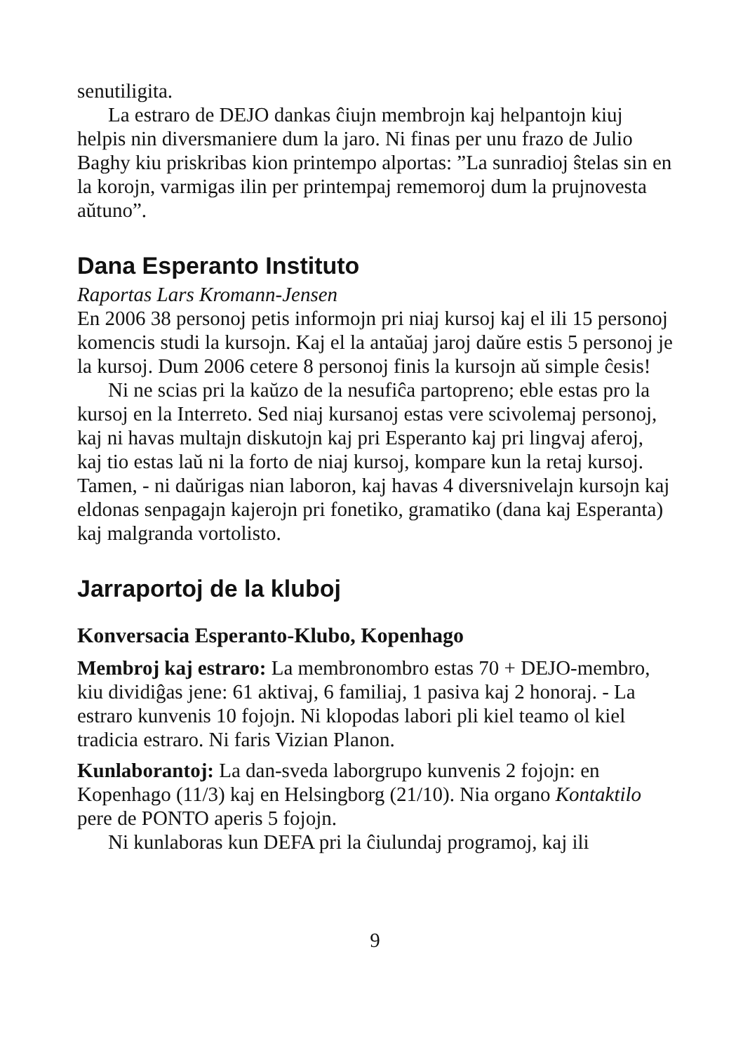senutiligita.
La estraro de DEJO dankas ĉiujn membrojn kaj helpantojn kiuj helpis nin diversmaniere dum la jaro. Ni finas per unu frazo de Julio Baghy kiu priskribas kion printempo alportas: ”La sunradioj ŝtelas sin en la korojn, varmigas ilin per printempaj rememoroj dum la prujnovesta aŭtuno”.
Dana Esperanto Instituto
Raportas Lars Kromann-Jensen
En 2006 38 personoj petis informojn pri niaj kursoj kaj el ili 15 personoj komencis studi la kursojn. Kaj el la antaŭaj jaroj daŭre estis 5 personoj je la kursoj. Dum 2006 cetere 8 personoj finis la kursojn aŭ simple ĉesis!
Ni ne scias pri la kaŭzo de la nesufiĉa partopreno; eble estas pro la kursoj en la Interreto. Sed niaj kursanoj estas vere scivolemaj personoj, kaj ni havas multajn diskutojn kaj pri Esperanto kaj pri lingvaj aferoj, kaj tio estas laŭ ni la forto de niaj kursoj, kompare kun la retaj kursoj. Tamen, - ni daŭrigas nian laboron, kaj havas 4 diversnivelajn kursojn kaj eldonas senpagajn kajerojn pri fonetiko, gramatiko (dana kaj Esperanta) kaj malgranda vortolisto.
Jarraportoj de la kluboj
Konversacia Esperanto-Klubo, Kopenhago
Membroj kaj estraro: La membronombro estas 70 + DEJO-membro, kiu dividiĝas jene: 61 aktivaj, 6 familiaj, 1 pasiva kaj 2 honoraj. - La estraro kunvenis 10 fojojn. Ni klopodas labori pli kiel teamo ol kiel tradicia estraro. Ni faris Vizian Planon.
Kunlaborantoj: La dan-sveda laborgrupo kunvenis 2 fojojn: en Kopenhago (11/3) kaj en Helsingborg (21/10). Nia organo Kontaktilo pere de PONTO aperis 5 fojojn.
Ni kunlaboras kun DEFA pri la ĉiulundaj programoj, kaj ili
9